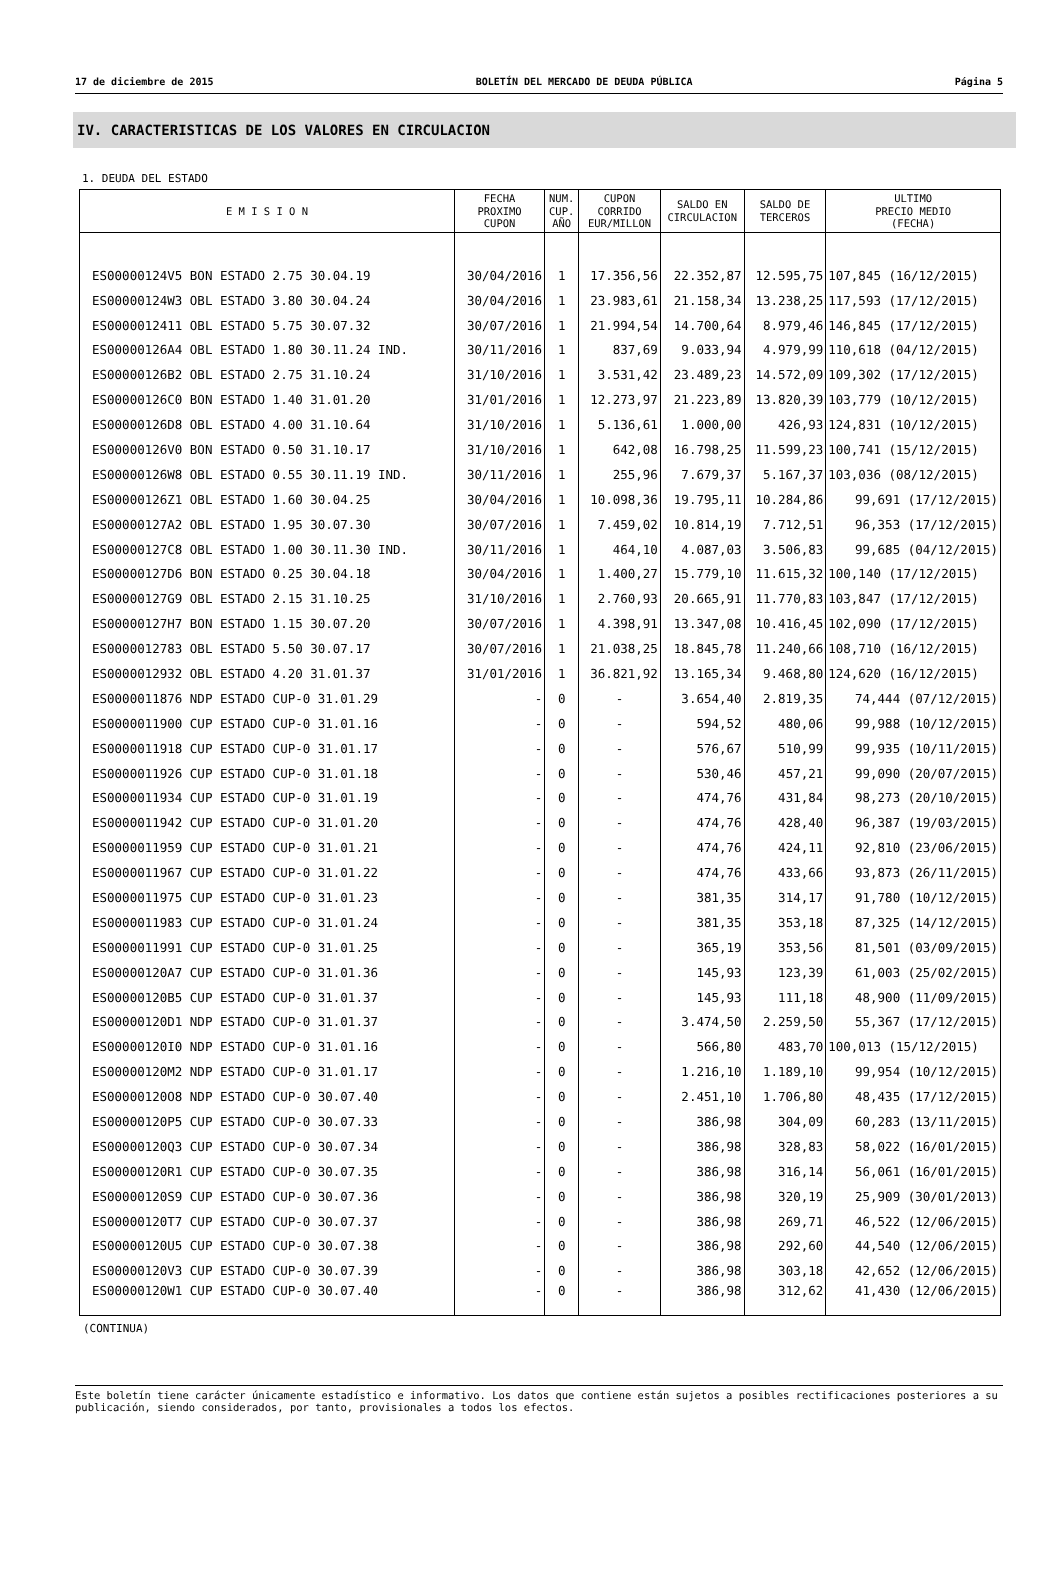17 de diciembre de 2015 BOLETÍN DEL MERCADO DE DEUDA PÚBLICA Página 5
IV. CARACTERISTICAS DE LOS VALORES EN CIRCULACION
1. DEUDA DEL ESTADO
| E M I S I O N | FECHA PROXIMO CUPON | NUM. CUP. AÑO | CUPON CORRIDO EUR/MILLON | SALDO EN CIRCULACION | SALDO DE TERCEROS | ULTIMO PRECIO MEDIO (FECHA) |
| --- | --- | --- | --- | --- | --- | --- |
| ES00000124V5 BON ESTADO 2.75 30.04.19 | 30/04/2016 | 1 | 17.356,56 | 22.352,87 | 12.595,75 | 107,845 (16/12/2015) |
| ES00000124W3 OBL ESTADO 3.80 30.04.24 | 30/04/2016 | 1 | 23.983,61 | 21.158,34 | 13.238,25 | 117,593 (17/12/2015) |
| ES0000012411 OBL ESTADO 5.75 30.07.32 | 30/07/2016 | 1 | 21.994,54 | 14.700,64 | 8.979,46 | 146,845 (17/12/2015) |
| ES00000126A4 OBL ESTADO 1.80 30.11.24 IND. | 30/11/2016 | 1 | 837,69 | 9.033,94 | 4.979,99 | 110,618 (04/12/2015) |
| ES00000126B2 OBL ESTADO 2.75 31.10.24 | 31/10/2016 | 1 | 3.531,42 | 23.489,23 | 14.572,09 | 109,302 (17/12/2015) |
| ES00000126C0 BON ESTADO 1.40 31.01.20 | 31/01/2016 | 1 | 12.273,97 | 21.223,89 | 13.820,39 | 103,779 (10/12/2015) |
| ES00000126D8 OBL ESTADO 4.00 31.10.64 | 31/10/2016 | 1 | 5.136,61 | 1.000,00 | 426,93 | 124,831 (10/12/2015) |
| ES00000126V0 BON ESTADO 0.50 31.10.17 | 31/10/2016 | 1 | 642,08 | 16.798,25 | 11.599,23 | 100,741 (15/12/2015) |
| ES00000126W8 OBL ESTADO 0.55 30.11.19 IND. | 30/11/2016 | 1 | 255,96 | 7.679,37 | 5.167,37 | 103,036 (08/12/2015) |
| ES00000126Z1 OBL ESTADO 1.60 30.04.25 | 30/04/2016 | 1 | 10.098,36 | 19.795,11 | 10.284,86 | 99,691 (17/12/2015) |
| ES00000127A2 OBL ESTADO 1.95 30.07.30 | 30/07/2016 | 1 | 7.459,02 | 10.814,19 | 7.712,51 | 96,353 (17/12/2015) |
| ES00000127C8 OBL ESTADO 1.00 30.11.30 IND. | 30/11/2016 | 1 | 464,10 | 4.087,03 | 3.506,83 | 99,685 (04/12/2015) |
| ES00000127D6 BON ESTADO 0.25 30.04.18 | 30/04/2016 | 1 | 1.400,27 | 15.779,10 | 11.615,32 | 100,140 (17/12/2015) |
| ES00000127G9 OBL ESTADO 2.15 31.10.25 | 31/10/2016 | 1 | 2.760,93 | 20.665,91 | 11.770,83 | 103,847 (17/12/2015) |
| ES00000127H7 BON ESTADO 1.15 30.07.20 | 30/07/2016 | 1 | 4.398,91 | 13.347,08 | 10.416,45 | 102,090 (17/12/2015) |
| ES0000012783 OBL ESTADO 5.50 30.07.17 | 30/07/2016 | 1 | 21.038,25 | 18.845,78 | 11.240,66 | 108,710 (16/12/2015) |
| ES0000012932 OBL ESTADO 4.20 31.01.37 | 31/01/2016 | 1 | 36.821,92 | 13.165,34 | 9.468,80 | 124,620 (16/12/2015) |
| ES0000011876 NDP ESTADO CUP-0 31.01.29 | - | 0 | - | 3.654,40 | 2.819,35 | 74,444 (07/12/2015) |
| ES0000011900 CUP ESTADO CUP-0 31.01.16 | - | 0 | - | 594,52 | 480,06 | 99,988 (10/12/2015) |
| ES0000011918 CUP ESTADO CUP-0 31.01.17 | - | 0 | - | 576,67 | 510,99 | 99,935 (10/11/2015) |
| ES0000011926 CUP ESTADO CUP-0 31.01.18 | - | 0 | - | 530,46 | 457,21 | 99,090 (20/07/2015) |
| ES0000011934 CUP ESTADO CUP-0 31.01.19 | - | 0 | - | 474,76 | 431,84 | 98,273 (20/10/2015) |
| ES0000011942 CUP ESTADO CUP-0 31.01.20 | - | 0 | - | 474,76 | 428,40 | 96,387 (19/03/2015) |
| ES0000011959 CUP ESTADO CUP-0 31.01.21 | - | 0 | - | 474,76 | 424,11 | 92,810 (23/06/2015) |
| ES0000011967 CUP ESTADO CUP-0 31.01.22 | - | 0 | - | 474,76 | 433,66 | 93,873 (26/11/2015) |
| ES0000011975 CUP ESTADO CUP-0 31.01.23 | - | 0 | - | 381,35 | 314,17 | 91,780 (10/12/2015) |
| ES0000011983 CUP ESTADO CUP-0 31.01.24 | - | 0 | - | 381,35 | 353,18 | 87,325 (14/12/2015) |
| ES0000011991 CUP ESTADO CUP-0 31.01.25 | - | 0 | - | 365,19 | 353,56 | 81,501 (03/09/2015) |
| ES00000120A7 CUP ESTADO CUP-0 31.01.36 | - | 0 | - | 145,93 | 123,39 | 61,003 (25/02/2015) |
| ES00000120B5 CUP ESTADO CUP-0 31.01.37 | - | 0 | - | 145,93 | 111,18 | 48,900 (11/09/2015) |
| ES00000120D1 NDP ESTADO CUP-0 31.01.37 | - | 0 | - | 3.474,50 | 2.259,50 | 55,367 (17/12/2015) |
| ES00000120I0 NDP ESTADO CUP-0 31.01.16 | - | 0 | - | 566,80 | 483,70 | 100,013 (15/12/2015) |
| ES00000120M2 NDP ESTADO CUP-0 31.01.17 | - | 0 | - | 1.216,10 | 1.189,10 | 99,954 (10/12/2015) |
| ES00000120O8 NDP ESTADO CUP-0 30.07.40 | - | 0 | - | 2.451,10 | 1.706,80 | 48,435 (17/12/2015) |
| ES00000120P5 CUP ESTADO CUP-0 30.07.33 | - | 0 | - | 386,98 | 304,09 | 60,283 (13/11/2015) |
| ES00000120Q3 CUP ESTADO CUP-0 30.07.34 | - | 0 | - | 386,98 | 328,83 | 58,022 (16/01/2015) |
| ES00000120R1 CUP ESTADO CUP-0 30.07.35 | - | 0 | - | 386,98 | 316,14 | 56,061 (16/01/2015) |
| ES00000120S9 CUP ESTADO CUP-0 30.07.36 | - | 0 | - | 386,98 | 320,19 | 25,909 (30/01/2013) |
| ES00000120T7 CUP ESTADO CUP-0 30.07.37 | - | 0 | - | 386,98 | 269,71 | 46,522 (12/06/2015) |
| ES00000120U5 CUP ESTADO CUP-0 30.07.38 | - | 0 | - | 386,98 | 292,60 | 44,540 (12/06/2015) |
| ES00000120V3 CUP ESTADO CUP-0 30.07.39 | - | 0 | - | 386,98 | 303,18 | 42,652 (12/06/2015) |
| ES00000120W1 CUP ESTADO CUP-0 30.07.40 | - | 0 | - | 386,98 | 312,62 | 41,430 (12/06/2015) |
(CONTINUA)
Este boletín tiene carácter únicamente estadístico e informativo. Los datos que contiene están sujetos a posibles rectificaciones posteriores a su publicación, siendo considerados, por tanto, provisionales a todos los efectos.